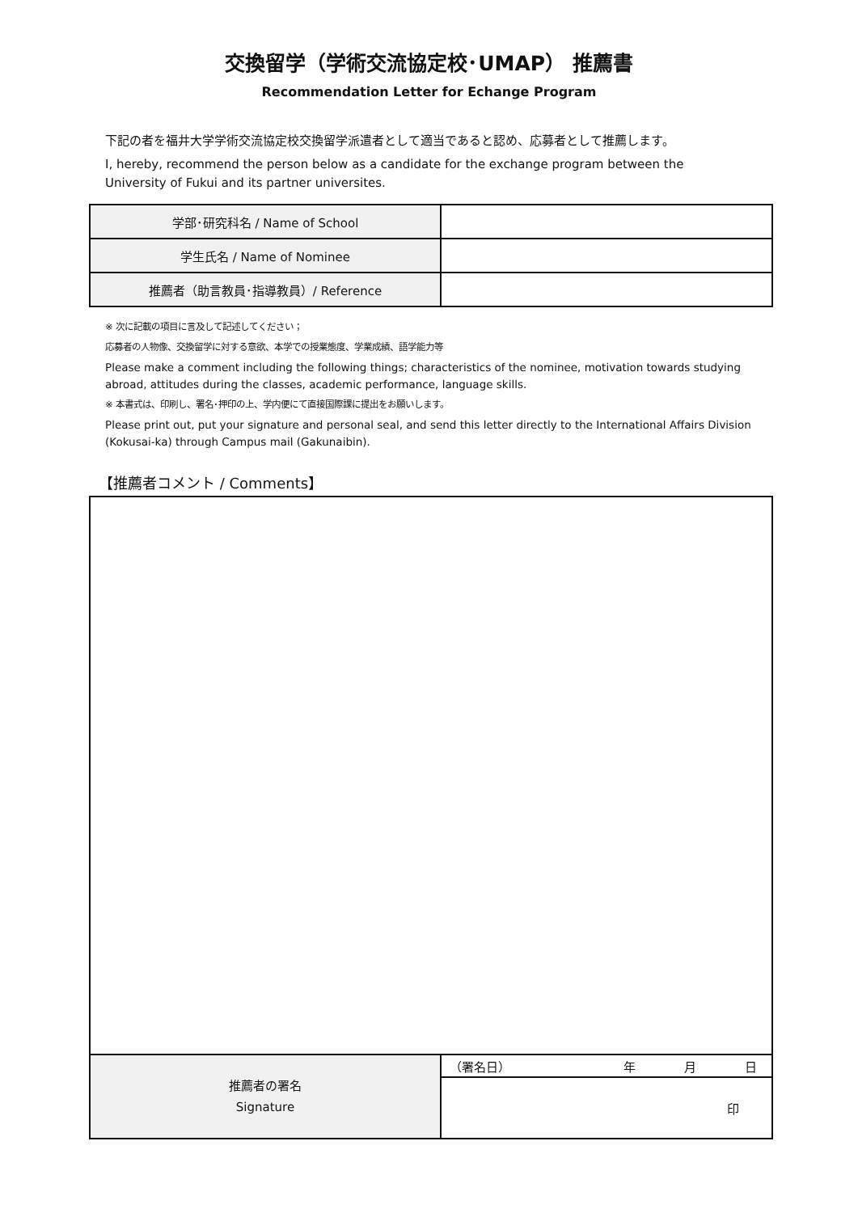交換留学（学術交流協定校･UMAP） 推薦書
Recommendation Letter for Echange Program
下記の者を福井大学学術交流協定校交換留学派遣者として適当であると認め、応募者として推薦します。
I, hereby, recommend the person below as a candidate for the exchange program between the University of Fukui and its partner universites.
| 学部･研究科名 / Name of School | |
| 学生氏名 / Name of Nominee | |
| 推薦者（助言教員･指導教員）/ Reference | |
※ 次に記載の項目に言及して記述してください；
応募者の人物像、交換留学に対する意欲、本学での授業態度、学業成績、語学能力等
Please make a comment including the following things; characteristics of the nominee, motivation towards studying abroad, attitudes during the classes, academic performance, language skills.
※ 本書式は、印刷し、署名･押印の上、学内便にて直接国際課に提出をお願いします。
Please print out, put your signature and personal seal, and send this letter directly to the International Affairs Division (Kokusai-ka) through Campus mail (Gakunaibin).
【推薦者コメント / Comments】
| 推薦者の署名 Signature | （署名日） 年 月 日 |
| | 印 |